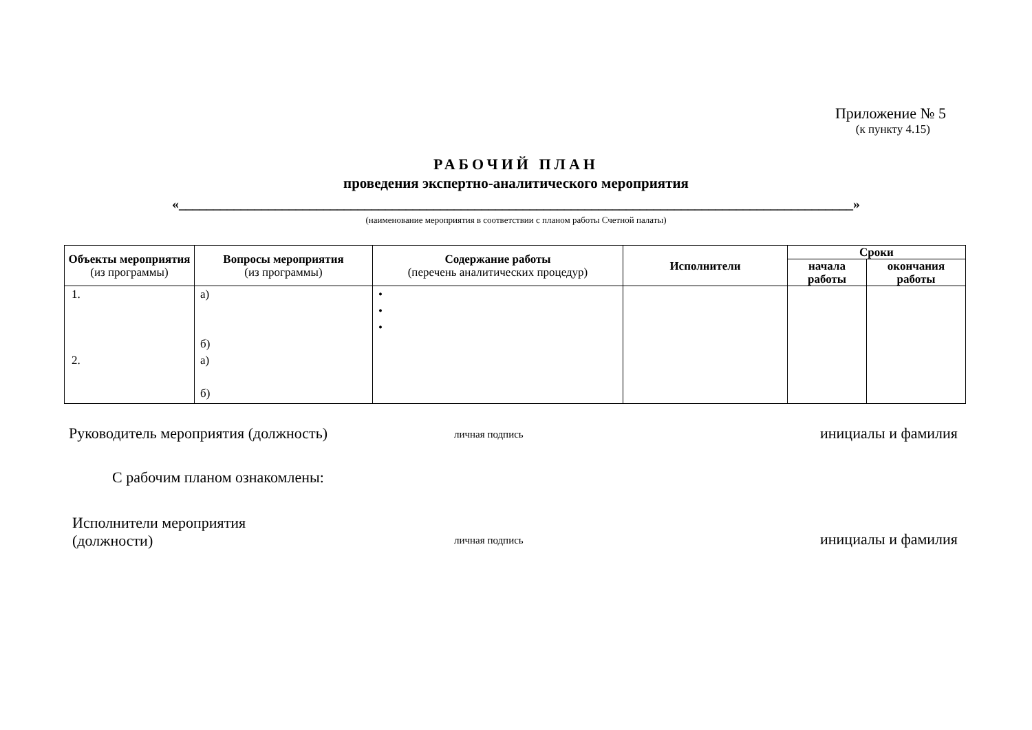Приложение № 5
(к пункту 4.15)
РАБОЧИЙ ПЛАН
проведения экспертно-аналитического мероприятия
«__________________________________________________________________________________________________»
(наименование мероприятия в соответствии с планом работы Счетной палаты)
| Объекты мероприятия (из программы) | Вопросы мероприятия (из программы) | Содержание работы (перечень аналитических процедур) | Исполнители | Сроки | |
| --- | --- | --- | --- | --- | --- |
| | | | | начала работы | окончания работы |
| 1. 2. | а) б) а) б) | • • • | | | |
Руководитель мероприятия (должность)
личная подпись
инициалы и фамилия
С рабочим планом ознакомлены:
Исполнители мероприятия
(должности)
личная подпись
инициалы и фамилия